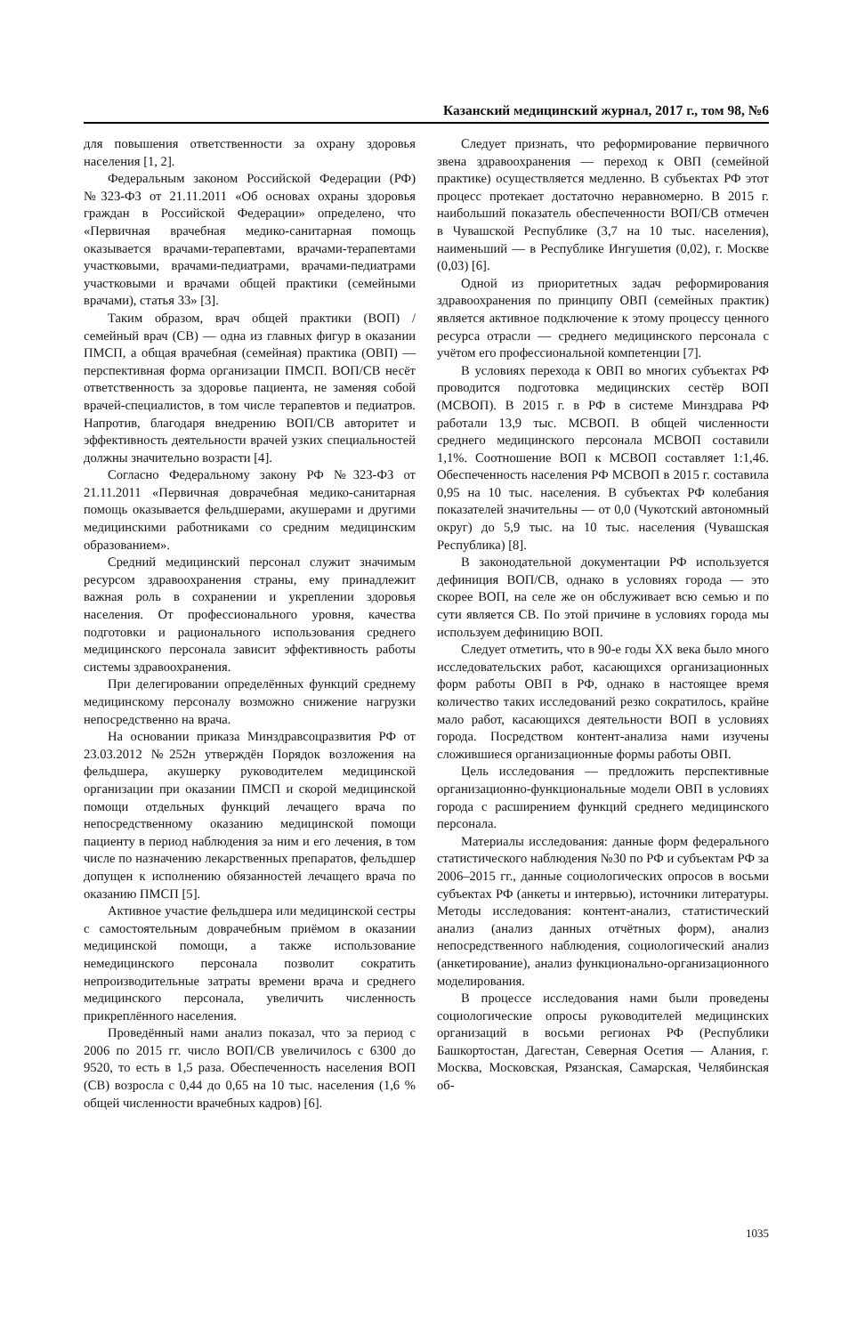Казанский медицинский журнал, 2017 г., том 98, №6
для повышения ответственности за охрану здоровья населения [1, 2].
Федеральным законом Российской Федерации (РФ) №323-ФЗ от 21.11.2011 «Об основах охраны здоровья граждан в Российской Федерации» определено, что «Первичная врачебная медико-санитарная помощь оказывается врачами-терапевтами, врачами-терапевтами участковыми, врачами-педиатрами, врачами-педиатрами участковыми и врачами общей практики (семейными врачами), статья 33» [3].
Таким образом, врач общей практики (ВОП) / семейный врач (СВ) — одна из главных фигур в оказании ПМСП, а общая врачебная (семейная) практика (ОВП) — перспективная форма организации ПМСП. ВОП/СВ несёт ответственность за здоровье пациента, не заменяя собой врачей-специалистов, в том числе терапевтов и педиатров. Напротив, благодаря внедрению ВОП/СВ авторитет и эффективность деятельности врачей узких специальностей должны значительно возрасти [4].
Согласно Федеральному закону РФ №323-ФЗ от 21.11.2011 «Первичная доврачебная медико-санитарная помощь оказывается фельдшерами, акушерами и другими медицинскими работниками со средним медицинским образованием».
Средний медицинский персонал служит значимым ресурсом здравоохранения страны, ему принадлежит важная роль в сохранении и укреплении здоровья населения. От профессионального уровня, качества подготовки и рационального использования среднего медицинского персонала зависит эффективность работы системы здравоохранения.
При делегировании определённых функций среднему медицинскому персоналу возможно снижение нагрузки непосредственно на врача.
На основании приказа Минздравсоцразвития РФ от 23.03.2012 №252н утверждён Порядок возложения на фельдшера, акушерку руководителем медицинской организации при оказании ПМСП и скорой медицинской помощи отдельных функций лечащего врача по непосредственному оказанию медицинской помощи пациенту в период наблюдения за ним и его лечения, в том числе по назначению лекарственных препаратов, фельдшер допущен к исполнению обязанностей лечащего врача по оказанию ПМСП [5].
Активное участие фельдшера или медицинской сестры с самостоятельным доврачебным приёмом в оказании медицинской помощи, а также использование немедицинского персонала позволит сократить непроизводительные затраты времени врача и среднего медицинского персонала, увеличить численность прикреплённого населения.
Проведённый нами анализ показал, что за период с 2006 по 2015 гг. число ВОП/СВ увеличилось с 6300 до 9520, то есть в 1,5 раза. Обеспеченность населения ВОП (СВ) возросла с 0,44 до 0,65 на 10 тыс. населения (1,6 % общей численности врачебных кадров) [6].
Следует признать, что реформирование первичного звена здравоохранения — переход к ОВП (семейной практике) осуществляется медленно. В субъектах РФ этот процесс протекает достаточно неравномерно. В 2015 г. наибольший показатель обеспеченности ВОП/СВ отмечен в Чувашской Республике (3,7 на 10 тыс. населения), наименьший — в Республике Ингушетия (0,02), г. Москве (0,03) [6].
Одной из приоритетных задач реформирования здравоохранения по принципу ОВП (семейных практик) является активное подключение к этому процессу ценного ресурса отрасли — среднего медицинского персонала с учётом его профессиональной компетенции [7].
В условиях перехода к ОВП во многих субъектах РФ проводится подготовка медицинских сестёр ВОП (МСВОП). В 2015 г. в РФ в системе Минздрава РФ работали 13,9 тыс. МСВОП. В общей численности среднего медицинского персонала МСВОП составили 1,1%. Соотношение ВОП к МСВОП составляет 1:1,46. Обеспеченность населения РФ МСВОП в 2015 г. составила 0,95 на 10 тыс. населения. В субъектах РФ колебания показателей значительны — от 0,0 (Чукотский автономный округ) до 5,9 тыс. на 10 тыс. населения (Чувашская Республика) [8].
В законодательной документации РФ используется дефиниция ВОП/СВ, однако в условиях города — это скорее ВОП, на селе же он обслуживает всю семью и по сути является СВ. По этой причине в условиях города мы используем дефиницию ВОП.
Следует отметить, что в 90-е годы XX века было много исследовательских работ, касающихся организационных форм работы ОВП в РФ, однако в настоящее время количество таких исследований резко сократилось, крайне мало работ, касающихся деятельности ВОП в условиях города. Посредством контент-анализа нами изучены сложившиеся организационные формы работы ОВП.
Цель исследования — предложить перспективные организационно-функциональные модели ОВП в условиях города с расширением функций среднего медицинского персонала.
Материалы исследования: данные форм федерального статистического наблюдения №30 по РФ и субъектам РФ за 2006–2015 гг., данные социологических опросов в восьми субъектах РФ (анкеты и интервью), источники литературы. Методы исследования: контент-анализ, статистический анализ (анализ данных отчётных форм), анализ непосредственного наблюдения, социологический анализ (анкетирование), анализ функционально-организационного моделирования.
В процессе исследования нами были проведены социологические опросы руководителей медицинских организаций в восьми регионах РФ (Республики Башкортостан, Дагестан, Северная Осетия — Алания, г. Москва, Московская, Рязанская, Самарская, Челябинская об-
1035